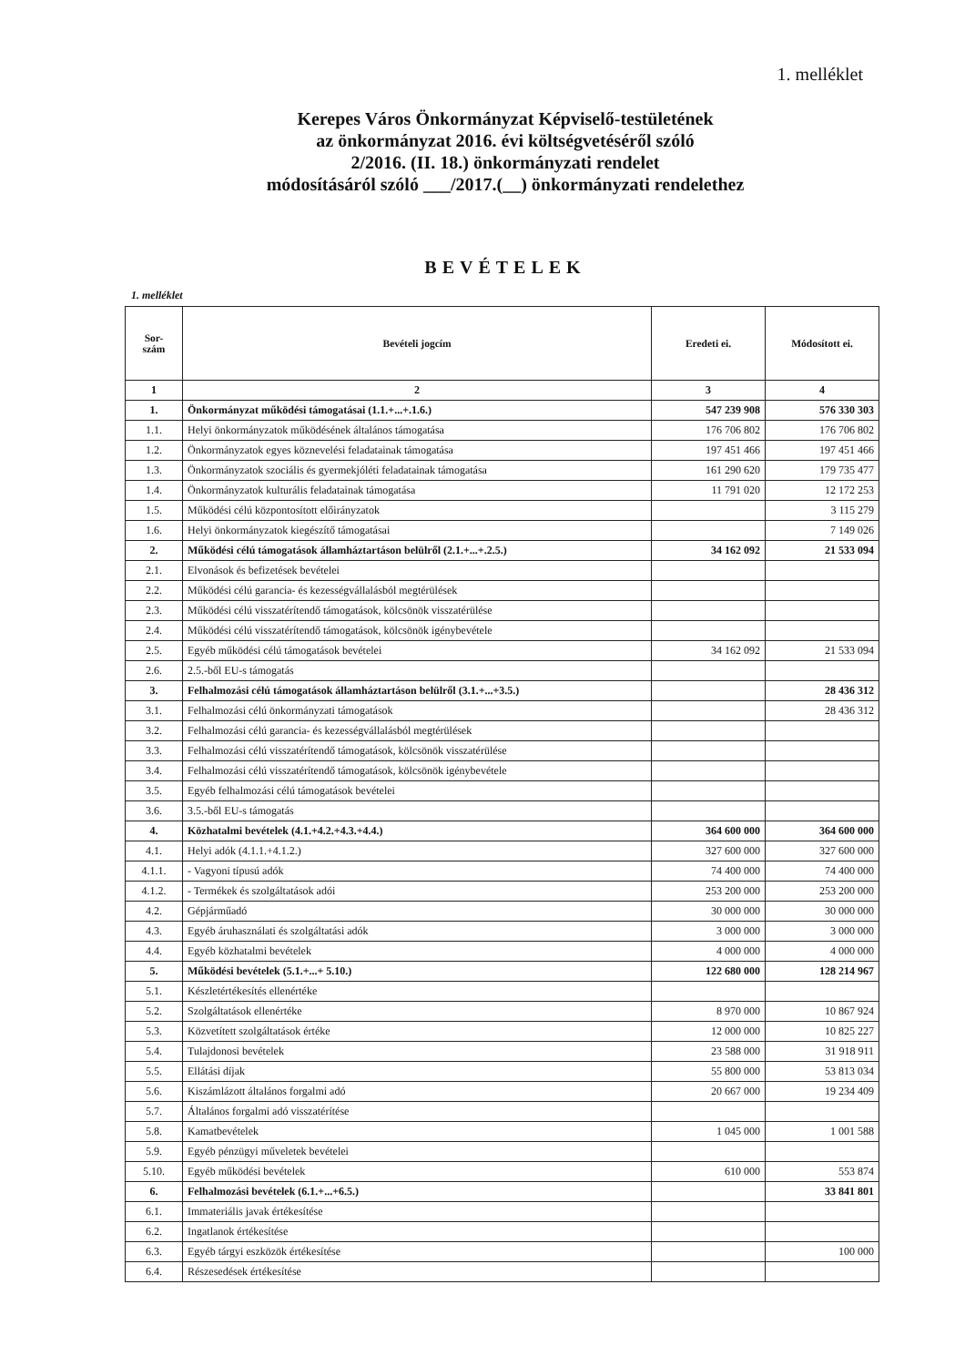1. melléklet
Kerepes Város Önkormányzat Képviselő-testületének
az önkormányzat 2016. évi költségvetéséről szóló
2/2016. (II. 18.) önkormányzati rendelet
módosításáról szóló ___/2017.(__) önkormányzati rendelethez
BEVÉTELEK
1. melléklet
| Sor- szám | Bevételi jogcím | Eredeti ei. | Módosított ei. |
| --- | --- | --- | --- |
| 1 | 2 | 3 | 4 |
| 1. | Önkormányzat működési támogatásai (1.1.+...+.1.6.) | 547 239 908 | 576 330 303 |
| 1.1. | Helyi önkormányzatok működésének általános támogatása | 176 706 802 | 176 706 802 |
| 1.2. | Önkormányzatok egyes köznevelési feladatainak támogatása | 197 451 466 | 197 451 466 |
| 1.3. | Önkormányzatok szociális és gyermekjóléti feladatainak támogatása | 161 290 620 | 179 735 477 |
| 1.4. | Önkormányzatok kulturális feladatainak támogatása | 11 791 020 | 12 172 253 |
| 1.5. | Működési célú központosított előirányzatok | | 3 115 279 |
| 1.6. | Helyi önkormányzatok kiegészítő támogatásai | | 7 149 026 |
| 2. | Működési célú támogatások államháztartáson belülről (2.1.+...+.2.5.) | 34 162 092 | 21 533 094 |
| 2.1. | Elvonások és befizetések bevételei | | |
| 2.2. | Működési célú garancia- és kezességvállalásból megtérülések | | |
| 2.3. | Működési célú visszatérítendő támogatások, kölcsönök visszatérülése | | |
| 2.4. | Működési célú visszatérítendő támogatások, kölcsönök igénybevétele | | |
| 2.5. | Egyéb működési célú támogatások bevételei | 34 162 092 | 21 533 094 |
| 2.6. | 2.5.-ből EU-s támogatás | | |
| 3. | Felhalmozási célú támogatások államháztartáson belülről (3.1.+...+3.5.) | | 28 436 312 |
| 3.1. | Felhalmozási célú önkormányzati támogatások | | 28 436 312 |
| 3.2. | Felhalmozási célú garancia- és kezességvállalásból megtérülések | | |
| 3.3. | Felhalmozási célú visszatérítendő támogatások, kölcsönök visszatérülése | | |
| 3.4. | Felhalmozási célú visszatérítendő támogatások, kölcsönök igénybevétele | | |
| 3.5. | Egyéb felhalmozási célú támogatások bevételei | | |
| 3.6. | 3.5.-ből EU-s támogatás | | |
| 4. | Közhatalmi bevételek (4.1.+4.2.+4.3.+4.4.) | 364 600 000 | 364 600 000 |
| 4.1. | Helyi adók (4.1.1.+4.1.2.) | 327 600 000 | 327 600 000 |
| 4.1.1. | - Vagyoni típusú adók | 74 400 000 | 74 400 000 |
| 4.1.2. | - Termékek és szolgáltatások adói | 253 200 000 | 253 200 000 |
| 4.2. | Gépjárműadó | 30 000 000 | 30 000 000 |
| 4.3. | Egyéb áruhasználati és szolgáltatási adók | 3 000 000 | 3 000 000 |
| 4.4. | Egyéb közhatalmi bevételek | 4 000 000 | 4 000 000 |
| 5. | Működési bevételek (5.1.+...+ 5.10.) | 122 680 000 | 128 214 967 |
| 5.1. | Készletértékesítés ellenértéke | | |
| 5.2. | Szolgáltatások ellenértéke | 8 970 000 | 10 867 924 |
| 5.3. | Közvetített szolgáltatások értéke | 12 000 000 | 10 825 227 |
| 5.4. | Tulajdonosi bevételek | 23 588 000 | 31 918 911 |
| 5.5. | Ellátási díjak | 55 800 000 | 53 813 034 |
| 5.6. | Kiszámlázott általános forgalmi adó | 20 667 000 | 19 234 409 |
| 5.7. | Általános forgalmi adó visszatérítése | | |
| 5.8. | Kamatbevételek | 1 045 000 | 1 001 588 |
| 5.9. | Egyéb pénzügyi műveletek bevételei | | |
| 5.10. | Egyéb működési bevételek | 610 000 | 553 874 |
| 6. | Felhalmozási bevételek (6.1.+...+6.5.) | | 33 841 801 |
| 6.1. | Immateriális javak értékesítése | | |
| 6.2. | Ingatlanok értékesítése | | |
| 6.3. | Egyéb tárgyi eszközök értékesítése | | 100 000 |
| 6.4. | Részesedések értékesítése | | |